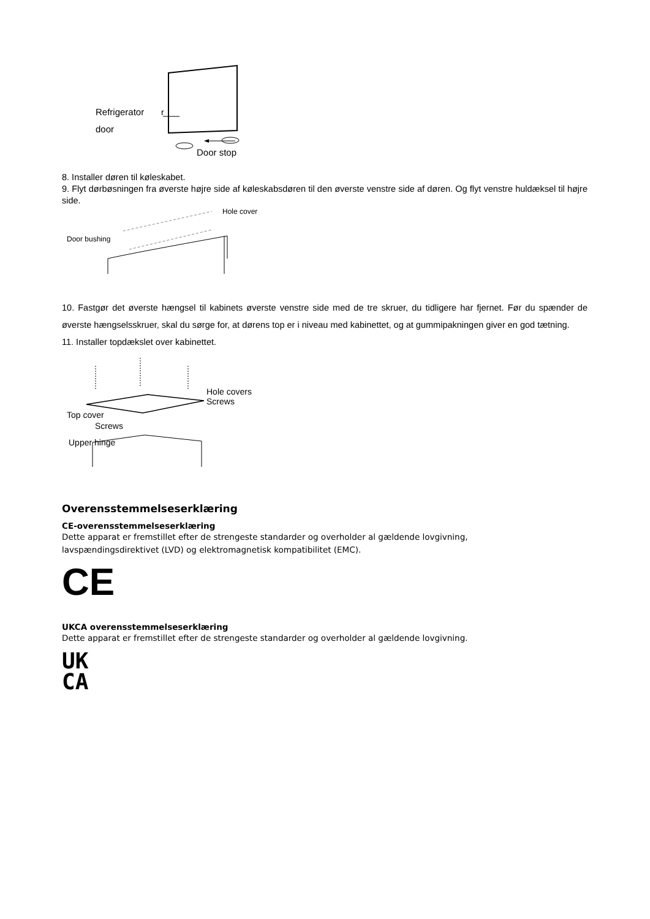Refrigerator
door
r
Door stop
8. Installer døren til køleskabet.
9. Flyt dørbøsningen fra øverste højre side af køleskabsdøren til den øverste venstre side af døren. Og flyt venstre huldæksel til højre side.
Hole cover
Door bushing
10. Fastgør det øverste hængsel til kabinets øverste venstre side med de tre skruer, du tidligere har fjernet. Før du spænder de øverste hængselsskruer, skal du sørge for, at dørens top er i niveau med kabinettet, og at gummipakningen giver en god tætning.
11. Installer topdækslet over kabinettet.
Hole covers
Screws
Top cover
Screws
Upper hinge
Overensstemmelseserklæring
CE-overensstemmelseserklæring
Dette apparat er fremstillet efter de strengeste standarder og overholder al gældende lovgivning,
lavspændingsdirektivet (LVD) og elektromagnetisk kompatibilitet (EMC).
CE
UKCA overensstemmelseserklæring
Dette apparat er fremstillet efter de strengeste standarder og overholder al gældende lovgivning.
UK
CA